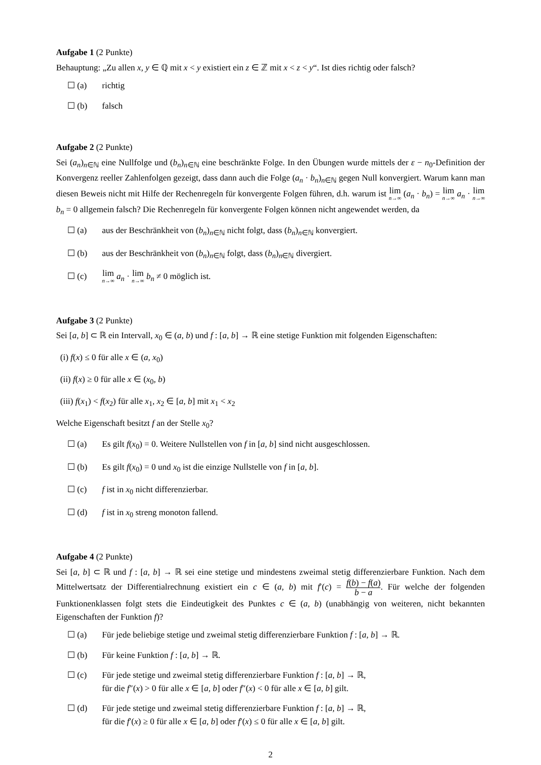Aufgabe 1 (2 Punkte)
Behauptung: „Zu allen x, y ∈ ℚ mit x < y existiert ein z ∈ ℤ mit x < z < y“. Ist dies richtig oder falsch?
☐ (a) richtig
☐ (b) falsch
Aufgabe 2 (2 Punkte)
Sei (a<sub>n</sub>)<sub>n∈ℕ</sub> eine Nullfolge und (b<sub>n</sub>)<sub>n∈ℕ</sub> eine beschränkte Folge. In den Übungen wurde mittels der ε − n<sub>0</sub>-Definition der Konvergenz reeller Zahlenfolgen gezeigt, dass dann auch die Folge (a<sub>n</sub> · b<sub>n</sub>)<sub>n∈ℕ</sub> gegen Null konvergiert. Warum kann man diesen Beweis nicht mit Hilfe der Rechenregeln für konvergente Folgen führen, d.h. warum ist lim n→∞ (a<sub>n</sub> · b<sub>n</sub>) = lim n→∞ a<sub>n</sub> · lim n→∞ b<sub>n</sub> = 0 allgemein falsch? Die Rechenregeln für konvergente Folgen können nicht angewendet werden, da
☐ (a) aus der Beschränkheit von (b<sub>n</sub>)<sub>n∈ℕ</sub> nicht folgt, dass (b<sub>n</sub>)<sub>n∈ℕ</sub> konvergiert.
☐ (b) aus der Beschränkheit von (b<sub>n</sub>)<sub>n∈ℕ</sub> folgt, dass (b<sub>n</sub>)<sub>n∈ℕ</sub> divergiert.
☐ (c) lim n→∞ a<sub>n</sub> · lim n→∞ b<sub>n</sub> ≠ 0 möglich ist.
Aufgabe 3 (2 Punkte)
Sei [a, b] ⊂ ℝ ein Intervall, x<sub>0</sub> ∈ (a, b) und f : [a, b] → ℝ eine stetige Funktion mit folgenden Eigenschaften:
(i) f(x) ≤ 0 für alle x ∈ (a, x<sub>0</sub>)
(ii) f(x) ≥ 0 für alle x ∈ (x<sub>0</sub>, b)
(iii) f(x<sub>1</sub>) < f(x<sub>2</sub>) für alle x<sub>1</sub>, x<sub>2</sub> ∈ [a, b] mit x<sub>1</sub> < x<sub>2</sub>
Welche Eigenschaft besitzt f an der Stelle x<sub>0</sub>?
☐ (a) Es gilt f(x<sub>0</sub>) = 0. Weitere Nullstellen von f in [a, b] sind nicht ausgeschlossen.
☐ (b) Es gilt f(x<sub>0</sub>) = 0 und x<sub>0</sub> ist die einzige Nullstelle von f in [a, b].
☐ (c) f ist in x<sub>0</sub> nicht differenzierbar.
☐ (d) f ist in x<sub>0</sub> streng monoton fallend.
Aufgabe 4 (2 Punkte)
Sei [a, b] ⊂ ℝ und f : [a, b] → ℝ sei eine stetige und mindestens zweimal stetig differenzierbare Funktion. Nach dem Mittelwertsatz der Differentialrechnung existiert ein c ∈ (a, b) mit f′(c) = f(b) − f(a) b − a. Für welche der folgenden Funktionenklassen folgt stets die Eindeutigkeit des Punktes c ∈ (a, b) (unabhängig von weiteren, nicht bekannten Eigenschaften der Funktion f)?
☐ (a) Für jede beliebige stetige und zweimal stetig differenzierbare Funktion f : [a, b] → ℝ.
☐ (b) Für keine Funktion f : [a, b] → ℝ.
☐ (c) Für jede stetige und zweimal stetig differenzierbare Funktion f : [a, b] → ℝ,
für die f″(x) > 0 für alle x ∈ [a, b] oder f″(x) < 0 für alle x ∈ [a, b] gilt.
☐ (d) Für jede stetige und zweimal stetig differenzierbare Funktion f : [a, b] → ℝ,
für die f′(x) ≥ 0 für alle x ∈ [a, b] oder f′(x) ≤ 0 für alle x ∈ [a, b] gilt.
2